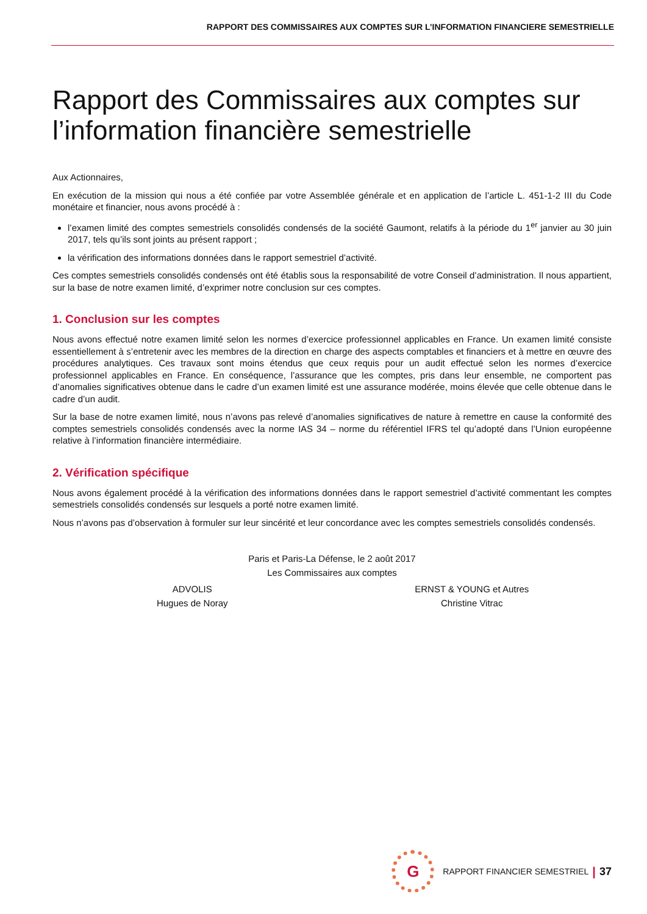RAPPORT DES COMMISSAIRES AUX COMPTES SUR L’INFORMATION FINANCIERE SEMESTRIELLE
Rapport des Commissaires aux comptes sur l’information financière semestrielle
Aux Actionnaires,
En exécution de la mission qui nous a été confiée par votre Assemblée générale et en application de l’article L. 451-1-2 III du Code monétaire et financier, nous avons procédé à :
l’examen limité des comptes semestriels consolidés condensés de la société Gaumont, relatifs à la période du 1<sup>er</sup> janvier au 30 juin 2017, tels qu’ils sont joints au présent rapport ;
la vérification des informations données dans le rapport semestriel d’activité.
Ces comptes semestriels consolidés condensés ont été établis sous la responsabilité de votre Conseil d’administration. Il nous appartient, sur la base de notre examen limité, d’exprimer notre conclusion sur ces comptes.
1. Conclusion sur les comptes
Nous avons effectué notre examen limité selon les normes d’exercice professionnel applicables en France. Un examen limité consiste essentiellement à s’entretenir avec les membres de la direction en charge des aspects comptables et financiers et à mettre en œuvre des procédures analytiques. Ces travaux sont moins étendus que ceux requis pour un audit effectué selon les normes d’exercice professionnel applicables en France. En conséquence, l’assurance que les comptes, pris dans leur ensemble, ne comportent pas d’anomalies significatives obtenue dans le cadre d’un examen limité est une assurance modérée, moins élevée que celle obtenue dans le cadre d’un audit.
Sur la base de notre examen limité, nous n’avons pas relevé d’anomalies significatives de nature à remettre en cause la conformité des comptes semestriels consolidés condensés avec la norme IAS 34 – norme du référentiel IFRS tel qu’adopté dans l’Union européenne relative à l’information financière intermédiaire.
2. Vérification spécifique
Nous avons également procédé à la vérification des informations données dans le rapport semestriel d’activité commentant les comptes semestriels consolidés condensés sur lesquels a porté notre examen limité.
Nous n’avons pas d’observation à formuler sur leur sincérité et leur concordance avec les comptes semestriels consolidés condensés.
Paris et Paris-La Défense, le 2 août 2017
Les Commissaires aux comptes
ADVOLIS
Hugues de Noray
ERNST & YOUNG et Autres
Christine Vitrac
G
RAPPORT FINANCIER SEMESTRIEL | 37